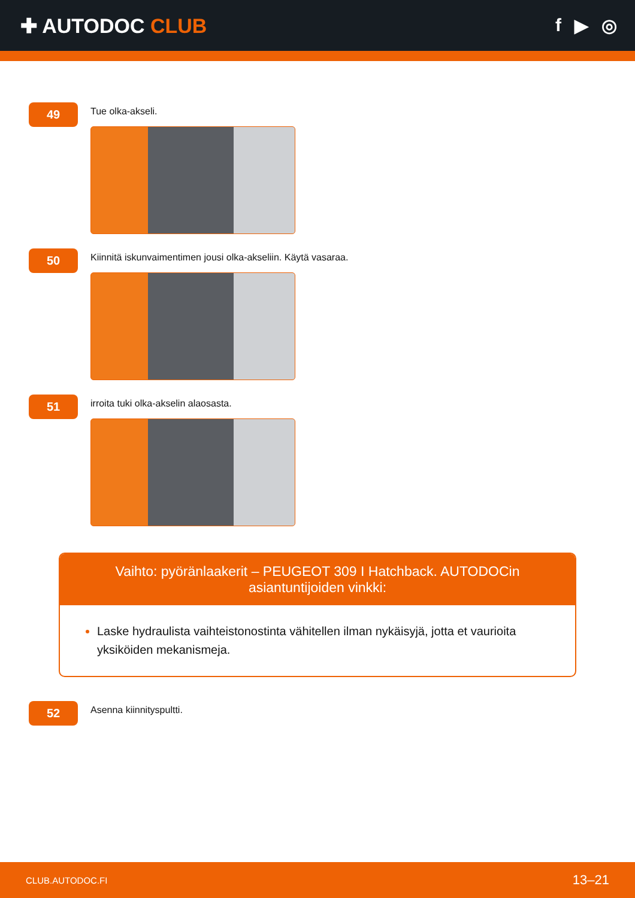✚ AUTODOC CLUB f ▶ ◎
49
Tue olka-akseli.
50
Kiinnitä iskunvaimentimen jousi olka-akseliin. Käytä vasaraa.
51
irroita tuki olka-akselin alaosasta.
Vaihto: pyöränlaakerit – PEUGEOT 309 I Hatchback. AUTODOCin asiantuntijoiden vinkki:
Laske hydraulista vaihteistonostinta vähitellen ilman nykäisyjä, jotta et vaurioita yksiköiden mekanismeja.
52
Asenna kiinnityspultti.
CLUB.AUTODOC.FI 13–21